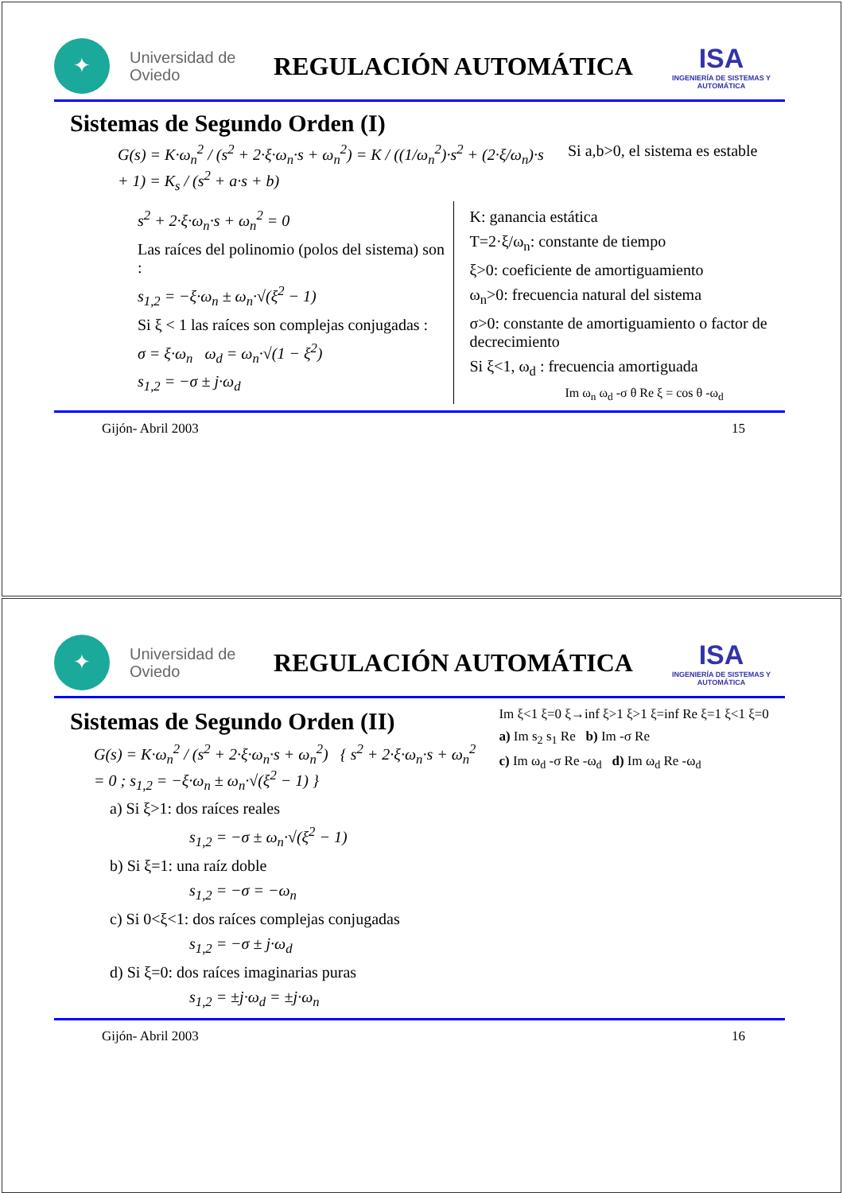✦
Universidad de Oviedo
REGULACIÓN AUTOMÁTICA
ISA
INGENIERÍA DE SISTEMAS Y AUTOMÁTICA
Sistemas de Segundo Orden (I)
G(s) = K·ω<sub>n</sub><sup>2</sup> / (s<sup>2</sup> + 2·ξ·ω<sub>n</sub>·s + ω<sub>n</sub><sup>2</sup>) = K / ((1/ω<sub>n</sub><sup>2</sup>)·s<sup>2</sup> + (2·ξ/ω<sub>n</sub>)·s + 1) = K<sub>s</sub> / (s<sup>2</sup> + a·s + b)
Si a,b>0, el sistema es estable
s<sup>2</sup> + 2·ξ·ω<sub>n</sub>·s + ω<sub>n</sub><sup>2</sup> = 0
Las raíces del polinomio (polos del sistema) son :
s<sub>1,2</sub> = −ξ·ω<sub>n</sub> ± ω<sub>n</sub>·√(ξ<sup>2</sup> − 1)
Si ξ < 1 las raíces son complejas conjugadas :
σ = ξ·ω<sub>n</sub> ω<sub>d</sub> = ω<sub>n</sub>·√(1 − ξ<sup>2</sup>)
s<sub>1,2</sub> = −σ ± j·ω<sub>d</sub>
K: ganancia estática
T=2·ξ/ω<sub>n</sub>: constante de tiempo
ξ>0: coeficiente de amortiguamiento
ω<sub>n</sub>>0: frecuencia natural del sistema
σ>0: constante de amortiguamiento o factor de decrecimiento
Si ξ<1, ω<sub>d</sub> : frecuencia amortiguada
Im ω<sub>n</sub> ω<sub>d</sub> -σ θ Re ξ = cos θ -ω<sub>d</sub>
Gijón- Abril 2003 15
✦
Universidad de Oviedo
REGULACIÓN AUTOMÁTICA
ISA
INGENIERÍA DE SISTEMAS Y AUTOMÁTICA
Sistemas de Segundo Orden (II)
G(s) = K·ω<sub>n</sub><sup>2</sup> / (s<sup>2</sup> + 2·ξ·ω<sub>n</sub>·s + ω<sub>n</sub><sup>2</sup>) { s<sup>2</sup> + 2·ξ·ω<sub>n</sub>·s + ω<sub>n</sub><sup>2</sup> = 0 ; s<sub>1,2</sub> = −ξ·ω<sub>n</sub> ± ω<sub>n</sub>·√(ξ<sup>2</sup> − 1) }
a) Si ξ>1: dos raíces reales
s<sub>1,2</sub> = −σ ± ω<sub>n</sub>·√(ξ<sup>2</sup> − 1)
b) Si ξ=1: una raíz doble
s<sub>1,2</sub> = −σ = −ω<sub>n</sub>
c) Si 0<ξ<1: dos raíces complejas conjugadas
s<sub>1,2</sub> = −σ ± j·ω<sub>d</sub>
d) Si ξ=0: dos raíces imaginarias puras
s<sub>1,2</sub> = ±j·ω<sub>d</sub> = ±j·ω<sub>n</sub>
Im ξ<1 ξ=0 ξ→inf ξ>1 ξ>1 ξ=inf Re ξ=1 ξ<1 ξ=0
a) Im s<sub>2</sub> s<sub>1</sub> Re b) Im -σ Re
c) Im ω<sub>d</sub> -σ Re -ω<sub>d</sub> d) Im ω<sub>d</sub> Re -ω<sub>d</sub>
Gijón- Abril 2003 16